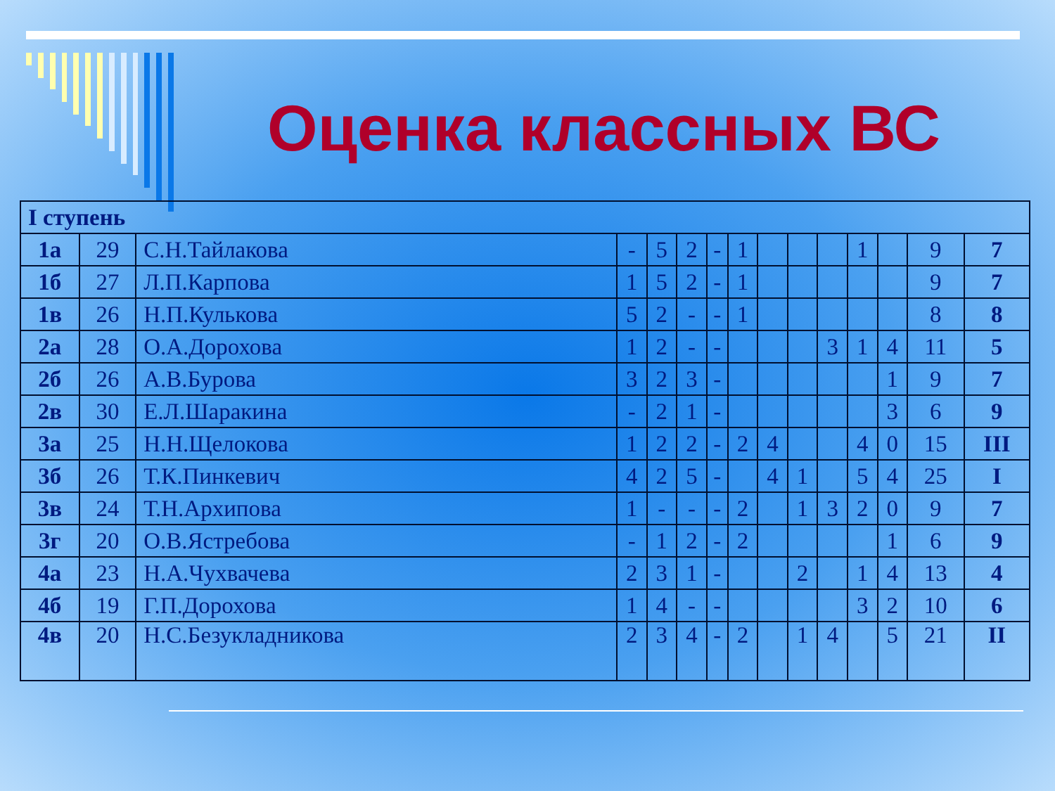Оценка классных ВС
| I ступень | | | | | | | | | | | | | | |
| --- | --- | --- | --- | --- | --- | --- | --- | --- | --- | --- | --- | --- | --- | --- |
| 1а | 29 | С.Н.Тайлакова | - | 5 | 2 | - | 1 | | | | 1 | | 9 | 7 |
| 1б | 27 | Л.П.Карпова | 1 | 5 | 2 | - | 1 | | | | | | 9 | 7 |
| 1в | 26 | Н.П.Кулькова | 5 | 2 | - | - | 1 | | | | | | 8 | 8 |
| 2а | 28 | О.А.Дорохова | 1 | 2 | - | - | | | | 3 | 1 | 4 | 11 | 5 |
| 2б | 26 | А.В.Бурова | 3 | 2 | 3 | - | | | | | | 1 | 9 | 7 |
| 2в | 30 | Е.Л.Шаракина | - | 2 | 1 | - | | | | | | 3 | 6 | 9 |
| 3а | 25 | Н.Н.Щелокова | 1 | 2 | 2 | - | 2 | 4 | | | 4 | 0 | 15 | III |
| 3б | 26 | Т.К.Пинкевич | 4 | 2 | 5 | - | | 4 | 1 | | 5 | 4 | 25 | I |
| 3в | 24 | Т.Н.Архипова | 1 | - | - | - | 2 | | 1 | 3 | 2 | 0 | 9 | 7 |
| 3г | 20 | О.В.Ястребова | - | 1 | 2 | - | 2 | | | | | 1 | 6 | 9 |
| 4а | 23 | Н.А.Чухвачева | 2 | 3 | 1 | - | | | 2 | | 1 | 4 | 13 | 4 |
| 4б | 19 | Г.П.Дорохова | 1 | 4 | - | - | | | | | 3 | 2 | 10 | 6 |
| 4в | 20 | Н.С.Безукладникова | 2 | 3 | 4 | - | 2 | | 1 | 4 | | 5 | 21 | II |